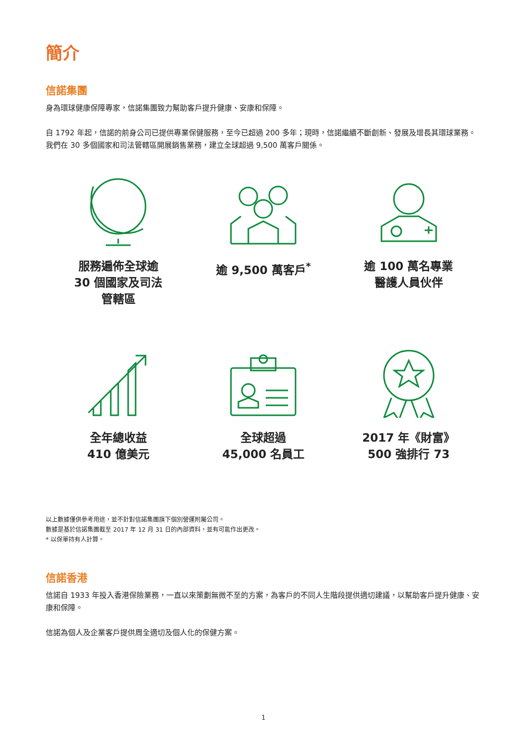簡介
信諾集團
身為環球健康保障專家，信諾集團致力幫助客戶提升健康、安康和保障。
自 1792 年起，信諾的前身公司已提供專業保健服務，至今已超過 200 多年；現時，信諾繼續不斷創新、發展及增長其環球業務。我們在 30 多個國家和司法管轄區開展銷售業務，建立全球超過 9,500 萬客戶關係。
服務遍佈全球逾
30 個國家及司法
管轄區
逾 9,500 萬客戶<sup>*</sup>
逾 100 萬名專業
醫護人員伙伴
全年總收益
410 億美元
全球超過
45,000 名員工
2017 年《財富》
500 強排行 73
以上數據僅供參考用途，並不針對信諾集團旗下個別營運附屬公司。
數據是基於信諾集團截至 2017 年 12 月 31 日的內部資料，並有可能作出更改。
* 以保單持有人計算。
信諾香港
信諾自 1933 年投入香港保險業務，一直以來策劃無微不至的方案，為客戶的不同人生階段提供適切建議，以幫助客戶提升健康、安康和保障。
信諾為個人及企業客戶提供周全適切及個人化的保健方案。
1